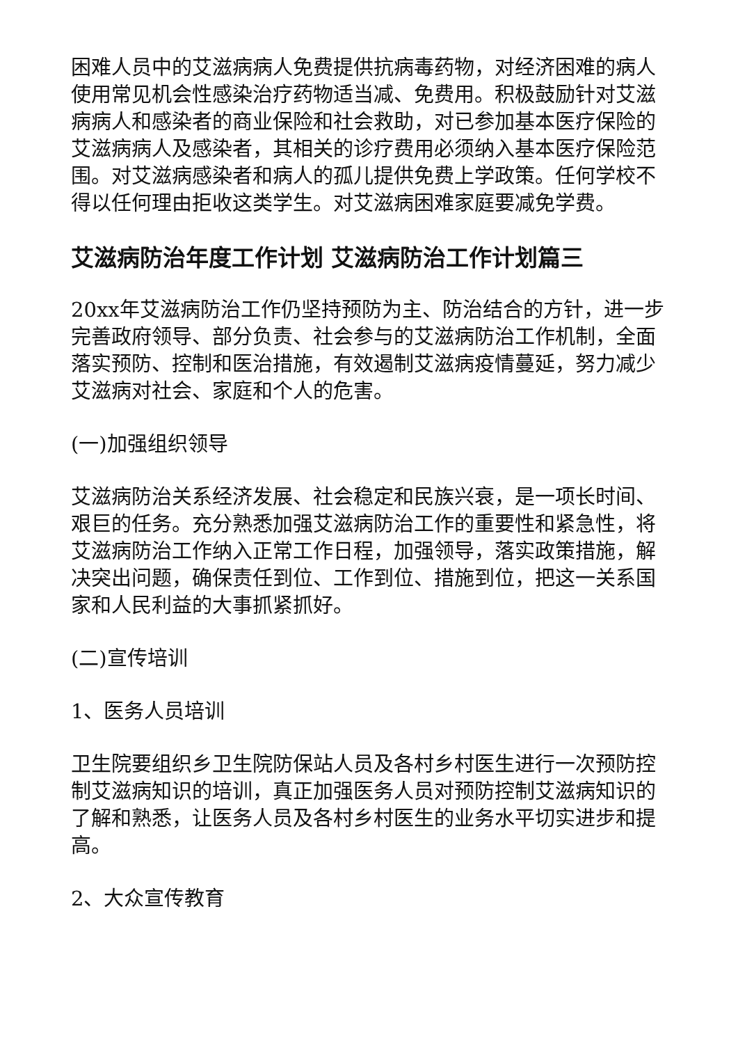困难人员中的艾滋病病人免费提供抗病毒药物，对经济困难的病人使用常见机会性感染治疗药物适当减、免费用。积极鼓励针对艾滋病病人和感染者的商业保险和社会救助，对已参加基本医疗保险的艾滋病病人及感染者，其相关的诊疗费用必须纳入基本医疗保险范围。对艾滋病感染者和病人的孤儿提供免费上学政策。任何学校不得以任何理由拒收这类学生。对艾滋病困难家庭要减免学费。
艾滋病防治年度工作计划 艾滋病防治工作计划篇三
20xx年艾滋病防治工作仍坚持预防为主、防治结合的方针，进一步完善政府领导、部分负责、社会参与的艾滋病防治工作机制，全面落实预防、控制和医治措施，有效遏制艾滋病疫情蔓延，努力减少艾滋病对社会、家庭和个人的危害。
(一)加强组织领导
艾滋病防治关系经济发展、社会稳定和民族兴衰，是一项长时间、艰巨的任务。充分熟悉加强艾滋病防治工作的重要性和紧急性，将艾滋病防治工作纳入正常工作日程，加强领导，落实政策措施，解决突出问题，确保责任到位、工作到位、措施到位，把这一关系国家和人民利益的大事抓紧抓好。
(二)宣传培训
1、医务人员培训
卫生院要组织乡卫生院防保站人员及各村乡村医生进行一次预防控制艾滋病知识的培训，真正加强医务人员对预防控制艾滋病知识的了解和熟悉，让医务人员及各村乡村医生的业务水平切实进步和提高。
2、大众宣传教育